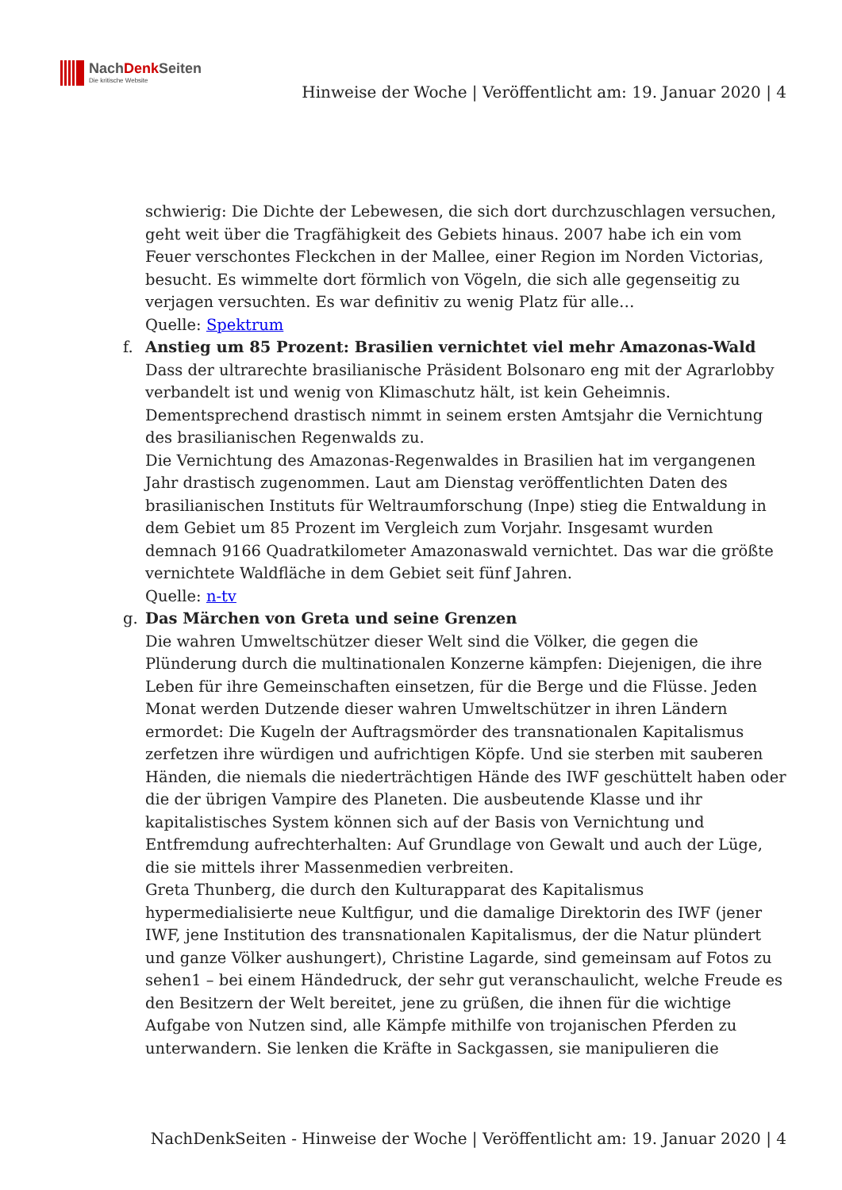NachDenk Seiten
Die kritische Website
Hinweise der Woche | Veröffentlicht am: 19. Januar 2020 | 4
schwierig: Die Dichte der Lebewesen, die sich dort durchzuschlagen versuchen, geht weit über die Tragfähigkeit des Gebiets hinaus. 2007 habe ich ein vom Feuer verschontes Fleckchen in der Mallee, einer Region im Norden Victorias, besucht. Es wimmelte dort förmlich von Vögeln, die sich alle gegenseitig zu verjagen versuchten. Es war definitiv zu wenig Platz für alle…
Quelle: Spektrum
f. Anstieg um 85 Prozent: Brasilien vernichtet viel mehr Amazonas-Wald
Dass der ultrarechte brasilianische Präsident Bolsonaro eng mit der Agrarlobby verbandelt ist und wenig von Klimaschutz hält, ist kein Geheimnis. Dementsprechend drastisch nimmt in seinem ersten Amtsjahr die Vernichtung des brasilianischen Regenwalds zu.
Die Vernichtung des Amazonas-Regenwaldes in Brasilien hat im vergangenen Jahr drastisch zugenommen. Laut am Dienstag veröffentlichten Daten des brasilianischen Instituts für Weltraumforschung (Inpe) stieg die Entwaldung in dem Gebiet um 85 Prozent im Vergleich zum Vorjahr. Insgesamt wurden demnach 9166 Quadratkilometer Amazonaswald vernichtet. Das war die größte vernichtete Waldfläche in dem Gebiet seit fünf Jahren.
Quelle: n-tv
g. Das Märchen von Greta und seine Grenzen
Die wahren Umweltschützer dieser Welt sind die Völker, die gegen die Plünderung durch die multinationalen Konzerne kämpfen: Diejenigen, die ihre Leben für ihre Gemeinschaften einsetzen, für die Berge und die Flüsse. Jeden Monat werden Dutzende dieser wahren Umweltschützer in ihren Ländern ermordet: Die Kugeln der Auftragsmörder des transnationalen Kapitalismus zerfetzen ihre würdigen und aufrichtigen Köpfe. Und sie sterben mit sauberen Händen, die niemals die niederträchtigen Hände des IWF geschüttelt haben oder die der übrigen Vampire des Planeten. Die ausbeutende Klasse und ihr kapitalistisches System können sich auf der Basis von Vernichtung und Entfremdung aufrechterhalten: Auf Grundlage von Gewalt und auch der Lüge, die sie mittels ihrer Massenmedien verbreiten.
Greta Thunberg, die durch den Kulturapparat des Kapitalismus hypermedialisierte neue Kultfigur, und die damalige Direktorin des IWF (jener IWF, jene Institution des transnationalen Kapitalismus, der die Natur plündert und ganze Völker aushungert), Christine Lagarde, sind gemeinsam auf Fotos zu sehen1 – bei einem Händedruck, der sehr gut veranschaulicht, welche Freude es den Besitzern der Welt bereitet, jene zu grüßen, die ihnen für die wichtige Aufgabe von Nutzen sind, alle Kämpfe mithilfe von trojanischen Pferden zu unterwandern. Sie lenken die Kräfte in Sackgassen, sie manipulieren die
NachDenkSeiten - Hinweise der Woche | Veröffentlicht am: 19. Januar 2020 | 4